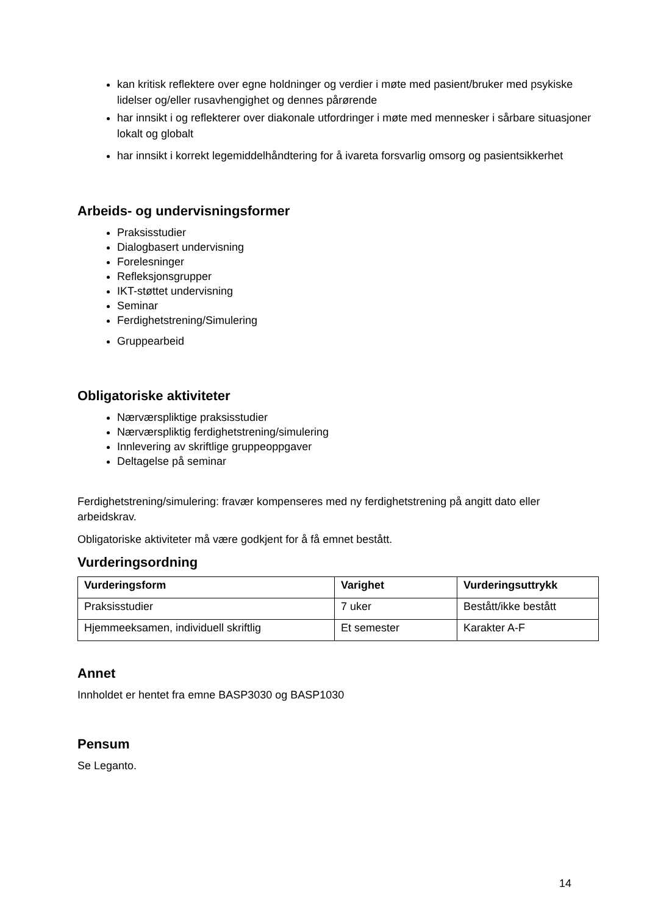kan kritisk reflektere over egne holdninger og verdier i møte med pasient/bruker med psykiske lidelser og/eller rusavhengighet og dennes pårørende
har innsikt i og reflekterer over diakonale utfordringer i møte med mennesker i sårbare situasjoner lokalt og globalt
har innsikt i korrekt legemiddelhåndtering for å ivareta forsvarlig omsorg og pasientsikkerhet
Arbeids- og undervisningsformer
Praksisstudier
Dialogbasert undervisning
Forelesninger
Refleksjonsgrupper
IKT-støttet undervisning
Seminar
Ferdighetstrening/Simulering
Gruppearbeid
Obligatoriske aktiviteter
Nærværspliktige praksisstudier
Nærværspliktig ferdighetstrening/simulering
Innlevering av skriftlige gruppeoppgaver
Deltagelse på seminar
Ferdighetstrening/simulering: fravær kompenseres med ny ferdighetstrening på angitt dato eller arbeidskrav.
Obligatoriske aktiviteter må være godkjent for å få emnet bestått.
Vurderingsordning
| Vurderingsform | Varighet | Vurderingsuttrykk |
| --- | --- | --- |
| Praksisstudier | 7 uker | Bestått/ikke bestått |
| Hjemmeeksamen, individuell skriftlig | Et semester | Karakter A-F |
Annet
Innholdet er hentet fra emne BASP3030 og BASP1030
Pensum
Se Leganto.
14